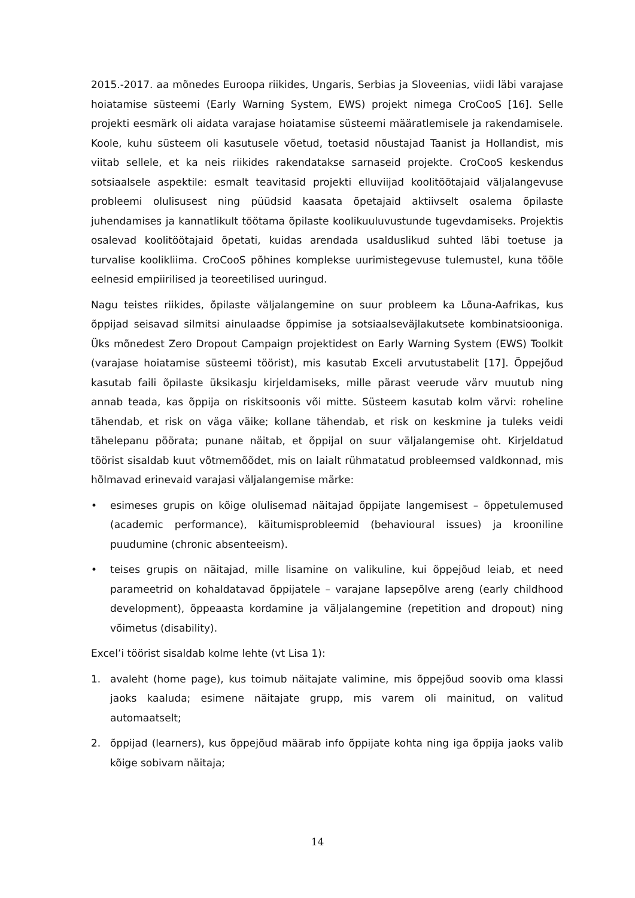2015.-2017. aa mõnedes Euroopa riikides, Ungaris, Serbias ja Sloveenias, viidi läbi varajase hoiatamise süsteemi (Early Warning System, EWS) projekt nimega CroCooS [16]. Selle projekti eesmärk oli aidata varajase hoiatamise süsteemi määratlemisele ja rakendamisele. Koole, kuhu süsteem oli kasutusele võetud, toetasid nõustajad Taanist ja Hollandist, mis viitab sellele, et ka neis riikides rakendatakse sarnaseid projekte. CroCooS keskendus sotsiaalsele aspektile: esmalt teavitasid projekti elluviijad koolitöötajaid väljalangevuse probleemi olulisusest ning püüdsid kaasata õpetajaid aktiivselt osalema õpilaste juhendamises ja kannatlikult töötama õpilaste koolikuuluvustunde tugevdamiseks. Projektis osalevad koolitöötajaid õpetati, kuidas arendada usalduslikud suhted läbi toetuse ja turvalise koolikliima. CroCooS põhines komplekse uurimistegevuse tulemustel, kuna tööle eelnesid empiirilised ja teoreetilised uuringud.
Nagu teistes riikides, õpilaste väljalangemine on suur probleem ka Lõuna-Aafrikas, kus õppijad seisavad silmitsi ainulaadse õppimise ja sotsiaalseväjlakutsete kombinatsiooniga. Üks mõnedest Zero Dropout Campaign projektidest on Early Warning System (EWS) Toolkit (varajase hoiatamise süsteemi töörist), mis kasutab Exceli arvutustabelit [17]. Õppejõud kasutab faili õpilaste üksikasju kirjeldamiseks, mille pärast veerude värv muutub ning annab teada, kas õppija on riskitsoonis või mitte. Süsteem kasutab kolm värvi: roheline tähendab, et risk on väga väike; kollane tähendab, et risk on keskmine ja tuleks veidi tähelepanu pöörata; punane näitab, et õppijal on suur väljalangemise oht. Kirjeldatud töörist sisaldab kuut võtmemõõdet, mis on laialt rühmatatud probleemsed valdkonnad, mis hõlmavad erinevaid varajasi väljalangemise märke:
• esimeses grupis on kõige olulisemad näitajad õppijate langemisest – õppetulemused (academic performance), käitumisprobleemid (behavioural issues) ja krooniline puudumine (chronic absenteeism).
• teises grupis on näitajad, mille lisamine on valikuline, kui õppejõud leiab, et need parameetrid on kohaldatavad õppijatele – varajane lapsepõlve areng (early childhood development), õppeaasta kordamine ja väljalangemine (repetition and dropout) ning võimetus (disability).
Excel’i töörist sisaldab kolme lehte (vt Lisa 1):
1. avaleht (home page), kus toimub näitajate valimine, mis õppejõud soovib oma klassi jaoks kaaluda; esimene näitajate grupp, mis varem oli mainitud, on valitud automaatselt;
2. õppijad (learners), kus õppejõud määrab info õppijate kohta ning iga õppija jaoks valib kõige sobivam näitaja;
14